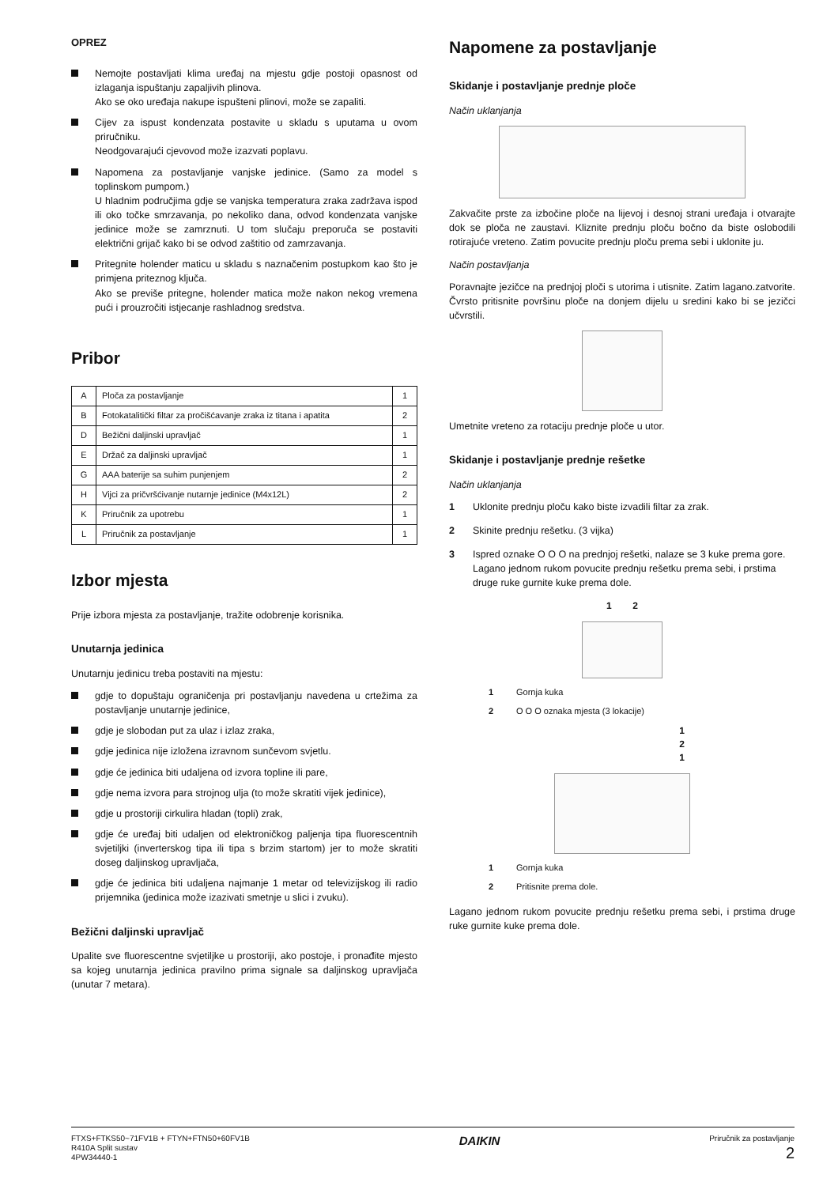OPREZ
Nemojte postavljati klima uređaj na mjestu gdje postoji opasnost od izlaganja ispuštanju zapaljivih plinova.
Ako se oko uređaja nakupe ispušteni plinovi, može se zapaliti.
Cijev za ispust kondenzata postavite u skladu s uputama u ovom priručniku.
Neodgovarajući cjevovod može izazvati poplavu.
Napomena za postavljanje vanjske jedinice. (Samo za model s toplinskom pumpom.)
U hladnim područjima gdje se vanjska temperatura zraka zadržava ispod ili oko točke smrzavanja, po nekoliko dana, odvod kondenzata vanjske jedinice može se zamrznuti. U tom slučaju preporuča se postaviti električni grijač kako bi se odvod zaštitio od zamrzavanja.
Pritegnite holender maticu u skladu s naznačenim postupkom kao što je primjena priteznog ključa.
Ako se previše pritegne, holender matica može nakon nekog vremena pući i prouzročiti istjecanje rashladnog sredstva.
Pribor
| A | Ploča za postavljanje | 1 |
| B | Fotokatalitički filtar za pročišćavanje zraka iz titana i apatita | 2 |
| D | Bežični daljinski upravljač | 1 |
| E | Držač za daljinski upravljač | 1 |
| G | AAA baterije sa suhim punjenjem | 2 |
| H | Vijci za pričvršćivanje nutarnje jedinice (M4x12L) | 2 |
| K | Priručnik za upotrebu | 1 |
| L | Priručnik za postavljanje | 1 |
Izbor mjesta
Prije izbora mjesta za postavljanje, tražite odobrenje korisnika.
Unutarnja jedinica
Unutarnju jedinicu treba postaviti na mjestu:
gdje to dopuštaju ograničenja pri postavljanju navedena u crtežima za postavljanje unutarnje jedinice,
gdje je slobodan put za ulaz i izlaz zraka,
gdje jedinica nije izložena izravnom sunčevom svjetlu.
gdje će jedinica biti udaljena od izvora topline ili pare,
gdje nema izvora para strojnog ulja (to može skratiti vijek jedinice),
gdje u prostoriji cirkulira hladan (topli) zrak,
gdje će uređaj biti udaljen od elektroničkog paljenja tipa fluorescentnih svjetiljki (inverterskog tipa ili tipa s brzim startom) jer to može skratiti doseg daljinskog upravljača,
gdje će jedinica biti udaljena najmanje 1 metar od televizijskog ili radio prijemnika (jedinica može izazivati smetnje u slici i zvuku).
Bežični daljinski upravljač
Upalite sve fluorescentne svjetiljke u prostoriji, ako postoje, i pronađite mjesto sa kojeg unutarnja jedinica pravilno prima signale sa daljinskog upravljača (unutar 7 metara).
Napomene za postavljanje
Skidanje i postavljanje prednje ploče
Način uklanjanja
Zakvačite prste za izbočine ploče na lijevoj i desnoj strani uređaja i otvarajte dok se ploča ne zaustavi. Kliznite prednju ploču bočno da biste oslobodili rotirajuće vreteno. Zatim povucite prednju ploču prema sebi i uklonite ju.
Način postavljanja
Poravnajte jezičce na prednjoj ploči s utorima i utisnite. Zatim lagano.zatvorite. Čvrsto pritisnite površinu ploče na donjem dijelu u sredini kako bi se jezičci učvrstili.
Umetnite vreteno za rotaciju prednje ploče u utor.
Skidanje i postavljanje prednje rešetke
Način uklanjanja
1 Uklonite prednju ploču kako biste izvadili filtar za zrak.
2 Skinite prednju rešetku. (3 vijka)
3 Ispred oznake O O O na prednjoj rešetki, nalaze se 3 kuke prema gore. Lagano jednom rukom povucite prednju rešetku prema sebi, i prstima druge ruke gurnite kuke prema dole.
1 2
1 Gornja kuka
2 O O O oznaka mjesta (3 lokacije)
1
2
1
1 Gornja kuka
2 Pritisnite prema dole.
Lagano jednom rukom povucite prednju rešetku prema sebi, i prstima druge ruke gurnite kuke prema dole.
FTXS+FTKS50~71FV1B + FTYN+FTN50+60FV1B
R410A Split sustav
4PW34440-1
DAIKIN
Priručnik za postavljanje
2